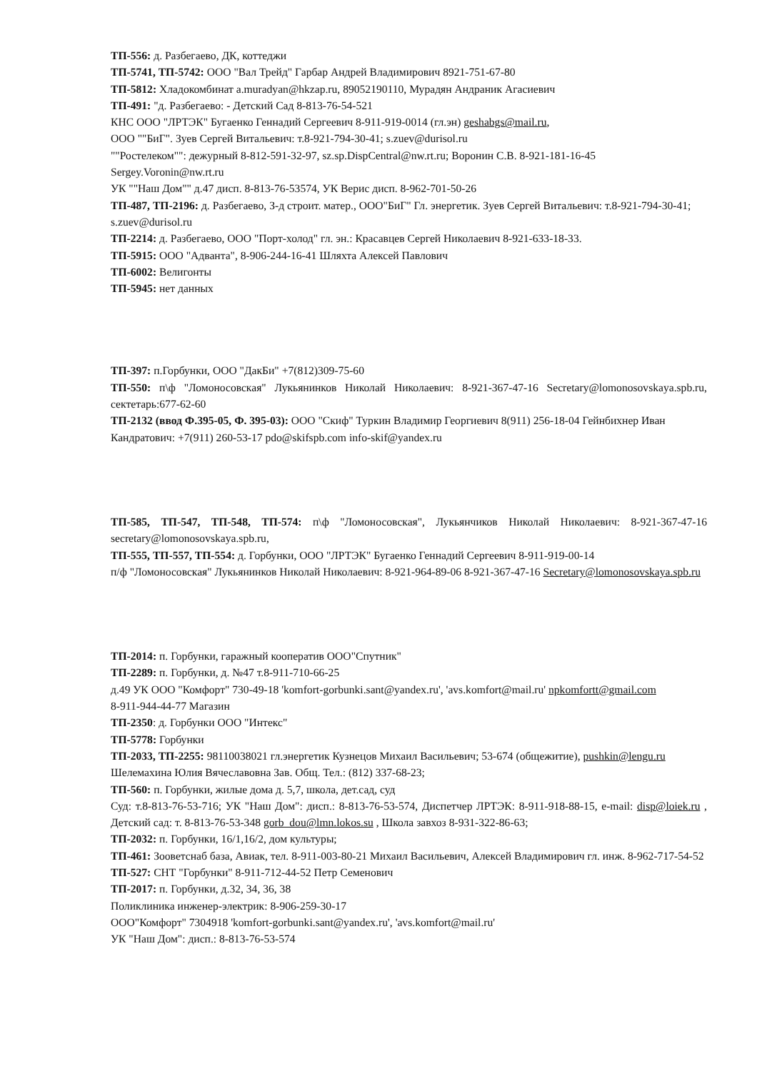ТП-556: д. Разбегаево, ДК, коттеджи
ТП-5741, ТП-5742: ООО "Вал Трейд" Гарбар Андрей Владимирович 8921-751-67-80
ТП-5812: Хладокомбинат a.muradyan@hkzap.ru, 89052190110, Мурадян Андраник Агасиевич
ТП-491: "д. Разбегаево: - Детский Сад 8-813-76-54-521
КНС ООО "ЛРТЭК" Бугаенко Геннадий Сергеевич 8-911-919-0014 (гл.эн) geshabgs@mail.ru,
ООО ""БиГ". Зуев Сергей Витальевич: т.8-921-794-30-41; s.zuev@durisol.ru
""Ростелеком"": дежурный 8-812-591-32-97, sz.sp.DispCentral@nw.rt.ru; Воронин С.В. 8-921-181-16-45 Sergey.Voronin@nw.rt.ru
УК ""Наш Дом"" д.47 дисп. 8-813-76-53574, УК Верис дисп. 8-962-701-50-26
ТП-487, ТП-2196: д. Разбегаево, З-д строит. матер., ООО"БиГ" Гл. энергетик. Зуев Сергей Витальевич: т.8-921-794-30-41; s.zuev@durisol.ru
ТП-2214: д. Разбегаево, ООО "Порт-холод" гл. эн.: Красавцев Сергей Николаевич 8-921-633-18-33.
ТП-5915: ООО "Адванта", 8-906-244-16-41 Шляхта Алексей Павлович
ТП-6002: Велигонты
ТП-5945: нет данных
ТП-397: п.Горбунки, ООО "ДакБи" +7(812)309-75-60
ТП-550: п\ф "Ломоносовская" Лукьянинков Николай Николаевич: 8-921-367-47-16 Secretary@lomonosovskaya.spb.ru, сектетарь:677-62-60
ТП-2132 (ввод Ф.395-05, Ф. 395-03): ООО "Скиф" Туркин Владимир Георгиевич 8(911) 256-18-04 Гейнбихнер Иван Кандратович: +7(911) 260-53-17 pdo@skifspb.com info-skif@yandex.ru
ТП-585, ТП-547, ТП-548, ТП-574: п\ф "Ломоносовская", Лукьянчиков Николай Николаевич: 8-921-367-47-16 secretary@lomonosovskaya.spb.ru,
ТП-555, ТП-557, ТП-554: д. Горбунки, ООО "ЛРТЭК" Бугаенко Геннадий Сергеевич 8-911-919-00-14
п/ф "Ломоносовская" Лукьянинков Николай Николаевич: 8-921-964-89-06 8-921-367-47-16 Secretary@lomonosovskaya.spb.ru
ТП-2014: п. Горбунки, гаражный кооператив ООО"Спутник"
ТП-2289: п. Горбунки, д. №47 т.8-911-710-66-25
д.49 УК ООО "Комфорт" 730-49-18 'komfort-gorbunki.sant@yandex.ru', 'avs.komfort@mail.ru' npkomfortt@gmail.com
8-911-944-44-77 Магазин
ТП-2350: д. Горбунки ООО "Интекс"
ТП-5778: Горбунки
ТП-2033, ТП-2255: 98110038021 гл.энергетик Кузнецов Михаил Васильевич; 53-674 (общежитие), pushkin@lengu.ru Шелемахина Юлия Вячеславовна Зав. Общ. Тел.: (812) 337-68-23;
ТП-560: п. Горбунки, жилые дома д. 5,7, школа, дет.сад, суд
Суд: т.8-813-76-53-716; УК "Наш Дом": дисп.: 8-813-76-53-574, Диспетчер ЛРТЭК: 8-911-918-88-15, e-mail: disp@loiek.ru , Детский сад: т. 8-813-76-53-348 gorb_dou@lmn.lokos.su , Школа завхоз 8-931-322-86-63;
ТП-2032: п. Горбунки, 16/1,16/2, дом культуры;
ТП-461: Зооветснаб база, Авиак, тел. 8-911-003-80-21 Михаил Васильевич, Алексей Владимирович гл. инж. 8-962-717-54-52
ТП-527: СНТ "Горбунки" 8-911-712-44-52 Петр Семенович
ТП-2017: п. Горбунки, д.32, 34, 36, 38
Поликлиника инженер-электрик: 8-906-259-30-17
ООО"Комфорт" 7304918 'komfort-gorbunki.sant@yandex.ru', 'avs.komfort@mail.ru'
УК "Наш Дом": дисп.: 8-813-76-53-574